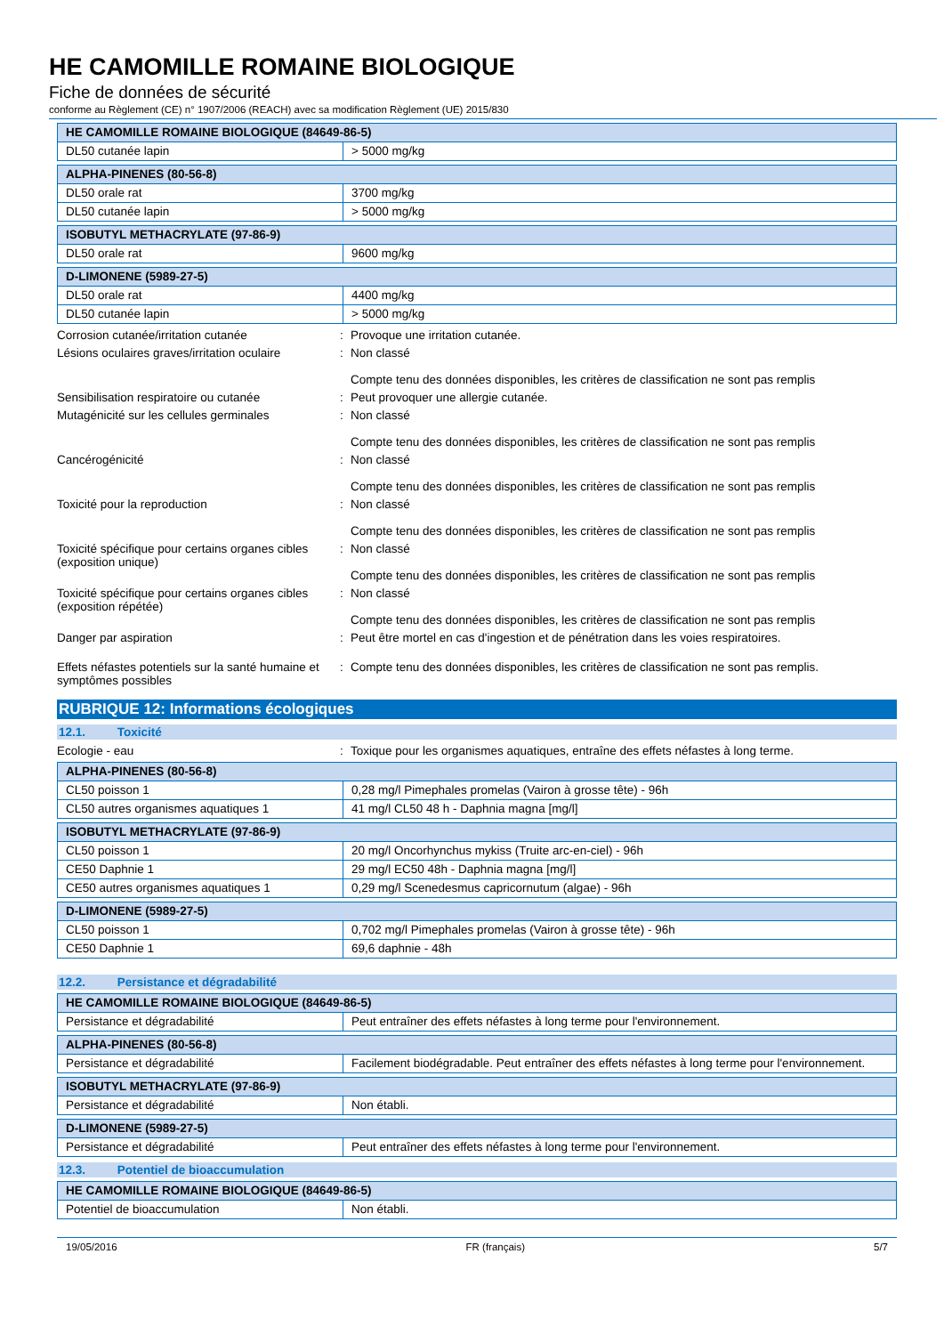HE CAMOMILLE ROMAINE BIOLOGIQUE
Fiche de données de sécurité
conforme au Règlement (CE) n° 1907/2006 (REACH) avec sa modification Règlement (UE) 2015/830
| HE CAMOMILLE ROMAINE BIOLOGIQUE (84649-86-5) | |
| DL50 cutanée lapin | > 5000 mg/kg |
| ALPHA-PINENES (80-56-8) | |
| DL50 orale rat | 3700 mg/kg |
| DL50 cutanée lapin | > 5000 mg/kg |
| ISOBUTYL METHACRYLATE (97-86-9) | |
| DL50 orale rat | 9600 mg/kg |
| D-LIMONENE (5989-27-5) | |
| DL50 orale rat | 4400 mg/kg |
| DL50 cutanée lapin | > 5000 mg/kg |
Corrosion cutanée/irritation cutanée : Provoque une irritation cutanée.
Lésions oculaires graves/irritation oculaire
: Non classé
Compte tenu des données disponibles, les critères de classification ne sont pas remplis
Sensibilisation respiratoire ou cutanée : Peut provoquer une allergie cutanée.
Mutagénicité sur les cellules germinales
: Non classé
Compte tenu des données disponibles, les critères de classification ne sont pas remplis
Cancérogénicité : Non classé
Compte tenu des données disponibles, les critères de classification ne sont pas remplis
Toxicité pour la reproduction : Non classé
Compte tenu des données disponibles, les critères de classification ne sont pas remplis
Toxicité spécifique pour certains organes cibles (exposition unique)
: Non classé
Compte tenu des données disponibles, les critères de classification ne sont pas remplis
Toxicité spécifique pour certains organes cibles (exposition répétée)
: Non classé
Compte tenu des données disponibles, les critères de classification ne sont pas remplis
Danger par aspiration : Peut être mortel en cas d'ingestion et de pénétration dans les voies respiratoires.
Effets néfastes potentiels sur la santé humaine et symptômes possibles
: Compte tenu des données disponibles, les critères de classification ne sont pas remplis.
RUBRIQUE 12: Informations écologiques
12.1. Toxicité
Ecologie - eau : Toxique pour les organismes aquatiques, entraîne des effets néfastes à long terme.
| ALPHA-PINENES (80-56-8) | |
| CL50 poisson 1 | 0,28 mg/l Pimephales promelas (Vairon à grosse tête) - 96h |
| CL50 autres organismes aquatiques 1 | 41 mg/l CL50 48 h - Daphnia magna [mg/l] |
| ISOBUTYL METHACRYLATE (97-86-9) | |
| CL50 poisson 1 | 20 mg/l Oncorhynchus mykiss (Truite arc-en-ciel) - 96h |
| CE50 Daphnie 1 | 29 mg/l EC50 48h - Daphnia magna [mg/l] |
| CE50 autres organismes aquatiques 1 | 0,29 mg/l Scenedesmus capricornutum (algae) - 96h |
| D-LIMONENE (5989-27-5) | |
| CL50 poisson 1 | 0,702 mg/l Pimephales promelas (Vairon à grosse tête) - 96h |
| CE50 Daphnie 1 | 69,6 daphnie - 48h |
12.2. Persistance et dégradabilité
| HE CAMOMILLE ROMAINE BIOLOGIQUE (84649-86-5) | |
| Persistance et dégradabilité | Peut entraîner des effets néfastes à long terme pour l'environnement. |
| ALPHA-PINENES (80-56-8) | |
| Persistance et dégradabilité | Facilement biodégradable. Peut entraîner des effets néfastes à long terme pour l'environnement. |
| ISOBUTYL METHACRYLATE (97-86-9) | |
| Persistance et dégradabilité | Non établi. |
| D-LIMONENE (5989-27-5) | |
| Persistance et dégradabilité | Peut entraîner des effets néfastes à long terme pour l'environnement. |
12.3. Potentiel de bioaccumulation
| HE CAMOMILLE ROMAINE BIOLOGIQUE (84649-86-5) | |
| Potentiel de bioaccumulation | Non établi. |
19/05/2016 FR (français) 5/7